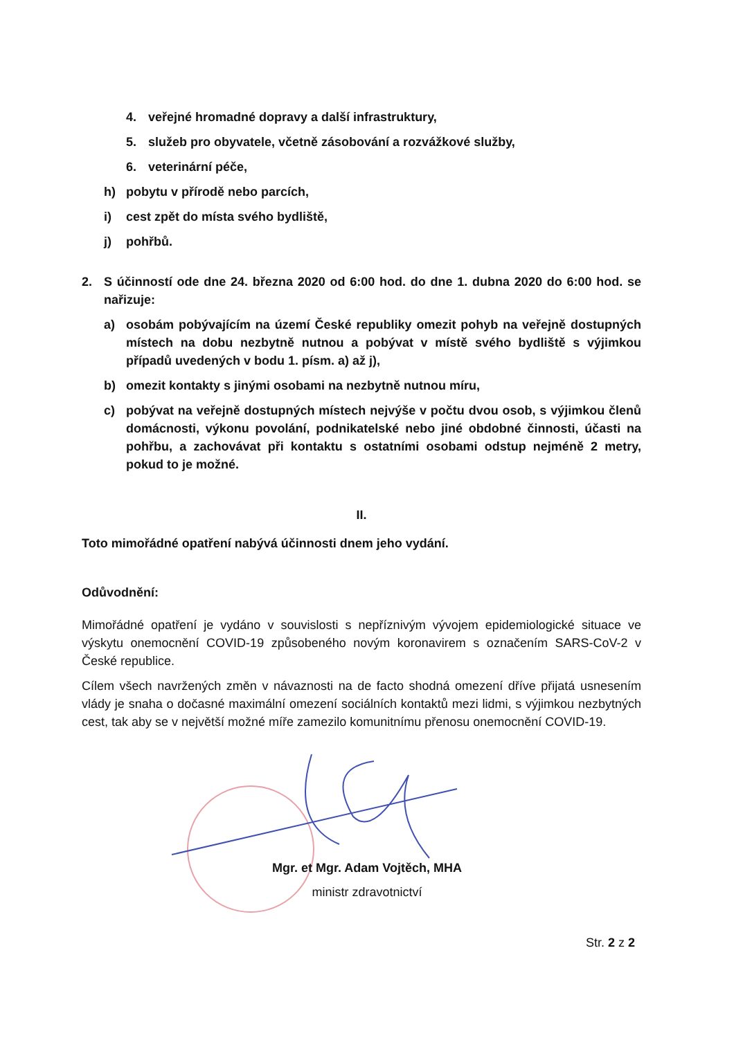4. veřejné hromadné dopravy a další infrastruktury,
5. služeb pro obyvatele, včetně zásobování a rozvážkové služby,
6. veterinární péče,
h) pobytu v přírodě nebo parcích,
i) cest zpět do místa svého bydliště,
j) pohřbů.
2. S účinností ode dne 24. března 2020 od 6:00 hod. do dne 1. dubna 2020 do 6:00 hod. se nařizuje:
a) osobám pobývajícím na území České republiky omezit pohyb na veřejně dostupných místech na dobu nezbytně nutnou a pobývat v místě svého bydliště s výjimkou případů uvedených v bodu 1. písm. a) až j),
b) omezit kontakty s jinými osobami na nezbytně nutnou míru,
c) pobývat na veřejně dostupných místech nejvýše v počtu dvou osob, s výjimkou členů domácnosti, výkonu povolání, podnikatelské nebo jiné obdobné činnosti, účasti na pohřbu, a zachovávat při kontaktu s ostatními osobami odstup nejméně 2 metry, pokud to je možné.
II.
Toto mimořádné opatření nabývá účinnosti dnem jeho vydání.
Odůvodnění:
Mimořádné opatření je vydáno v souvislosti s nepříznivým vývojem epidemiologické situace ve výskytu onemocnění COVID-19 způsobeného novým koronavirem s označením SARS-CoV-2 v České republice.
Cílem všech navržených změn v návaznosti na de facto shodná omezení dříve přijatá usnesením vlády je snaha o dočasné maximální omezení sociálních kontaktů mezi lidmi, s výjimkou nezbytných cest, tak aby se v největší možné míře zamezilo komunitnímu přenosu onemocnění COVID-19.
Mgr. et Mgr. Adam Vojtěch, MHA
ministr zdravotnictví
Str. 2 z 2